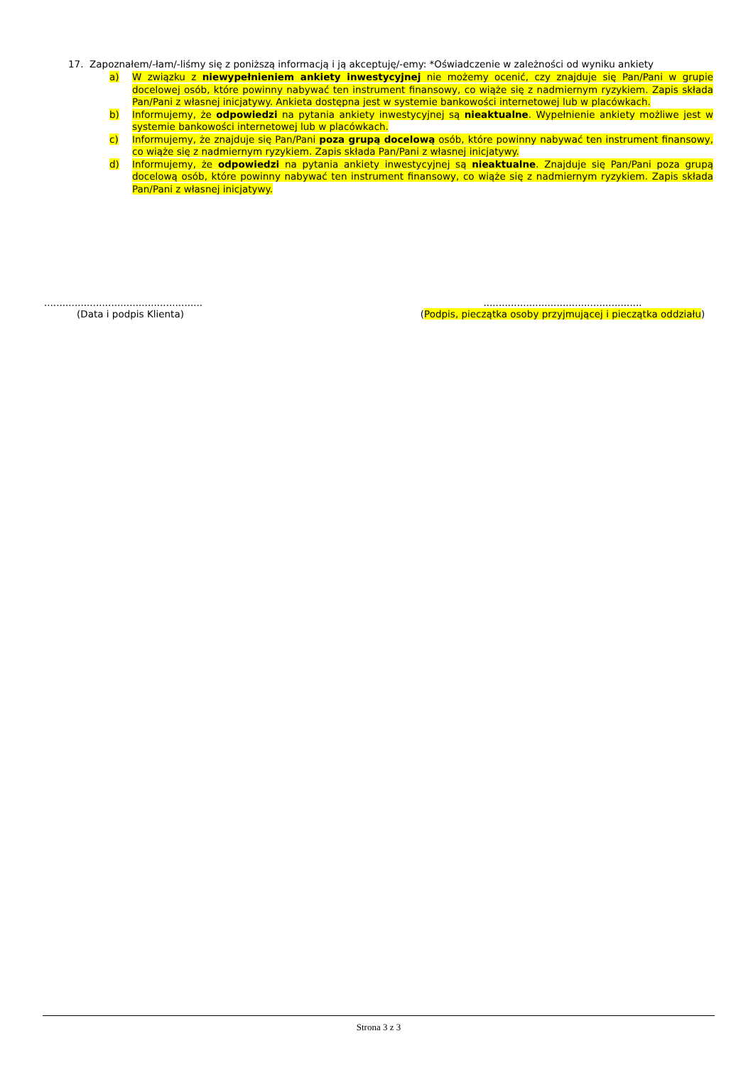17. Zapoznałem/-łam/-liśmy się z poniższą informacją i ją akceptuję/-emy: *Oświadczenie w zależności od wyniku ankiety
a) W związku z niewypełnieniem ankiety inwestycyjnej nie możemy ocenić, czy znajduje się Pan/Pani w grupie docelowej osób, które powinny nabywać ten instrument finansowy, co wiąże się z nadmiernym ryzykiem. Zapis składa Pan/Pani z własnej inicjatywy. Ankieta dostępna jest w systemie bankowości internetowej lub w placówkach.
b) Informujemy, że odpowiedzi na pytania ankiety inwestycyjnej są nieaktualne. Wypełnienie ankiety możliwe jest w systemie bankowości internetowej lub w placówkach.
c) Informujemy, że znajduje się Pan/Pani poza grupą docelową osób, które powinny nabywać ten instrument finansowy, co wiąże się z nadmiernym ryzykiem. Zapis składa Pan/Pani z własnej inicjatywy.
d) Informujemy, że odpowiedzi na pytania ankiety inwestycyjnej są nieaktualne. Znajduje się Pan/Pani poza grupą docelową osób, które powinny nabywać ten instrument finansowy, co wiąże się z nadmiernym ryzykiem. Zapis składa Pan/Pani z własnej inicjatywy.
....................................................
(Data i podpis Klienta)
....................................................
(Podpis, pieczątka osoby przyjmującej i pieczątka oddziału)
Strona 3 z 3